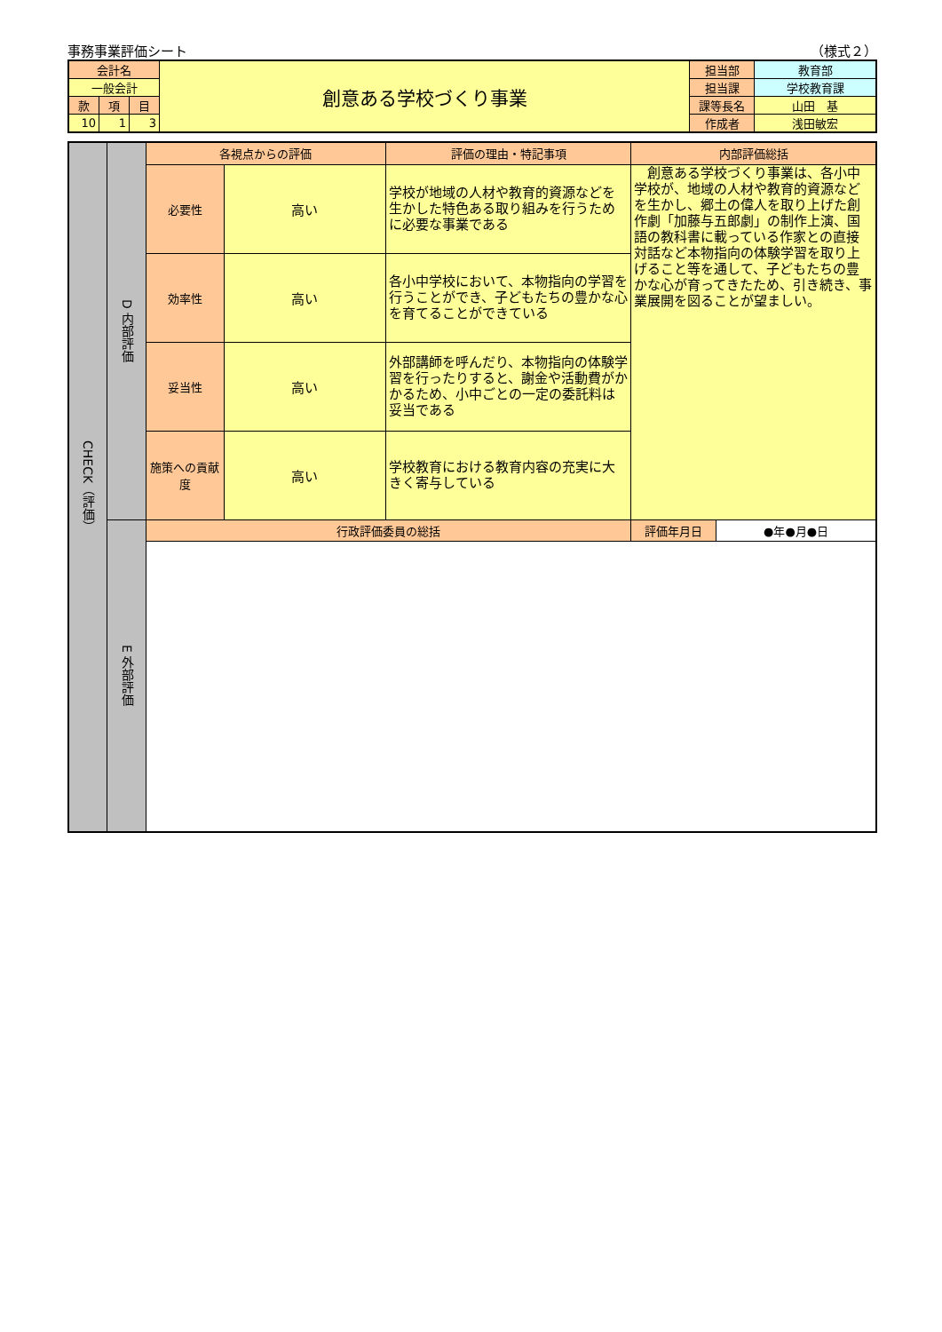事務事業評価シート （様式２）
| 会計名 | | | 創意ある学校づくり事業 | 担当部 | 教育部 |
| 一般会計 | | | | 担当課 | 学校教育課 |
| 款 | 項 | 目 | | 課等長名 | 山田 基 |
| 10 | 1 | 3 | | 作成者 | 浅田敏宏 |
| CHECK（評価） | D 内部評価 | 各視点からの評価 | | 評価の理由・特記事項 | 内部評価総括 | |
| | | 必要性 | 高い | 学校が地域の人材や教育的資源などを生かした特色ある取り組みを行うために必要な事業である | 創意ある学校づくり事業は、各小中学校が、地域の人材や教育的資源などを生かし、郷土の偉人を取り上げた創作劇「加藤与五郎劇」の制作上演、国語の教科書に載っている作家との直接対話など本物指向の体験学習を取り上げること等を通して、子どもたちの豊かな心が育ってきたため、引き続き、事業展開を図ることが望ましい。 | |
| | | 効率性 | 高い | 各小中学校において、本物指向の学習を行うことができ、子どもたちの豊かな心を育てることができている | | |
| | | 妥当性 | 高い | 外部講師を呼んだり、本物指向の体験学習を行ったりすると、謝金や活動費がかかるため、小中ごとの一定の委託料は妥当である | | |
| | | 施策への貢献度 | 高い | 学校教育における教育内容の充実に大きく寄与している | | |
| | E 外部評価 | 行政評価委員の総括 | | | 評価年月日 | ●年●月●日 |